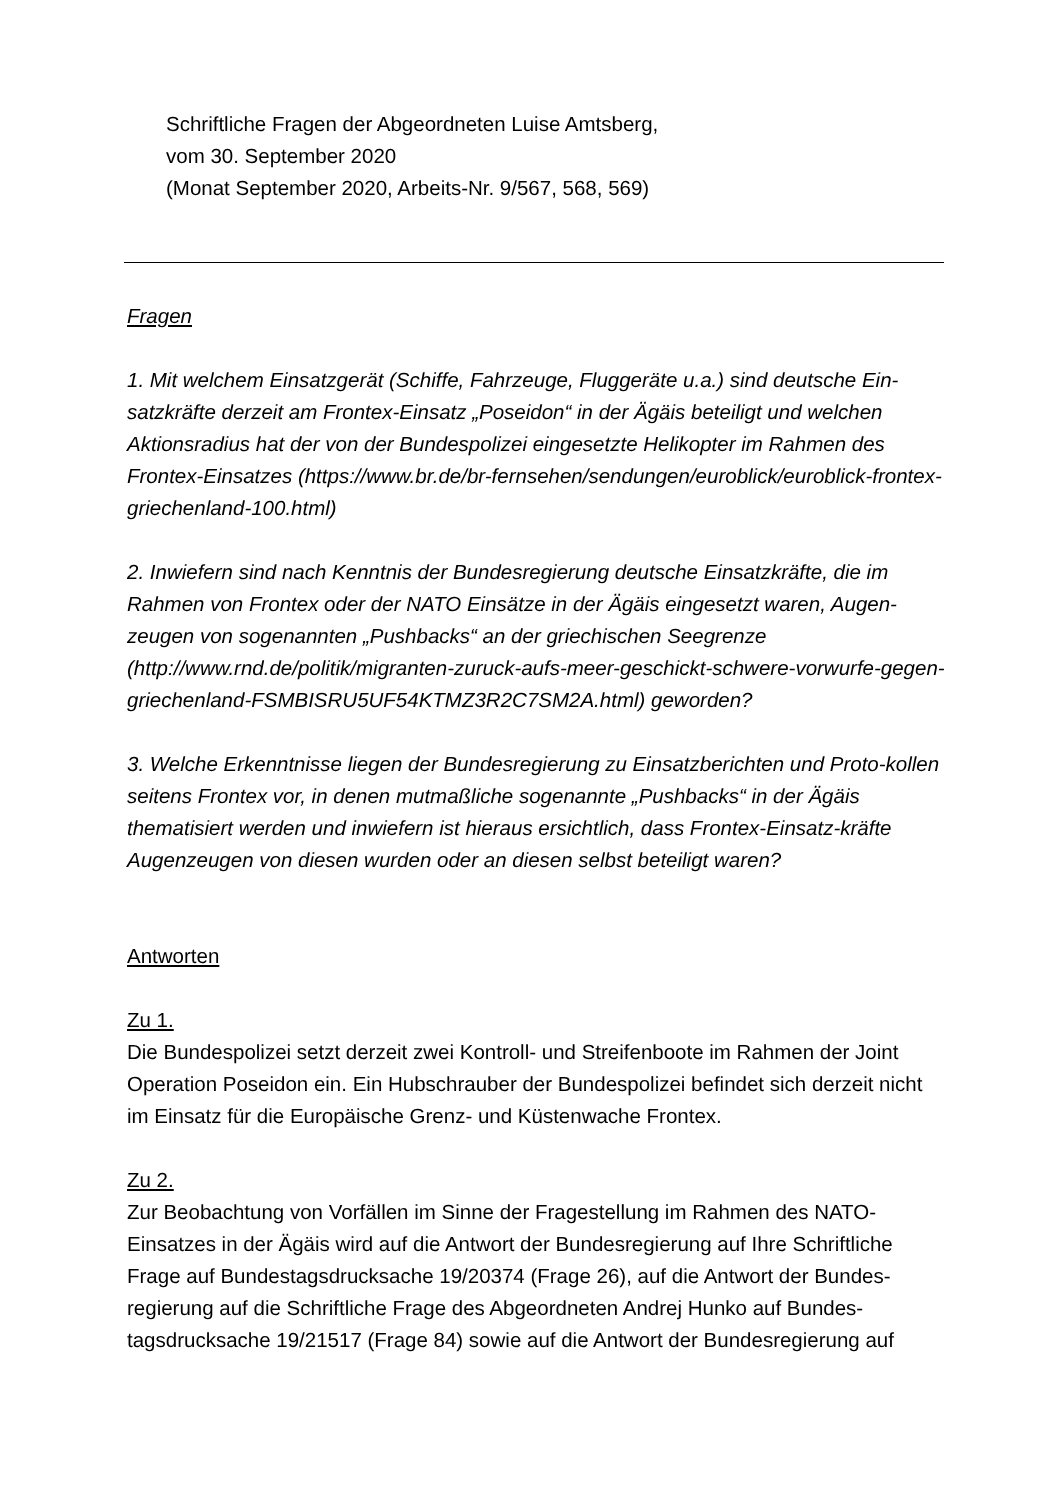Schriftliche Fragen der Abgeordneten Luise Amtsberg,
vom 30. September 2020
(Monat September 2020, Arbeits-Nr. 9/567, 568, 569)
Fragen
1. Mit welchem Einsatzgerät (Schiffe, Fahrzeuge, Fluggeräte u.a.) sind deutsche Ein-satzkräfte derzeit am Frontex-Einsatz „Poseidon“ in der Ägäis beteiligt und welchen Aktionsradius hat der von der Bundespolizei eingesetzte Helikopter im Rahmen des Frontex-Einsatzes (https://www.br.de/br-fernsehen/sendungen/euroblick/euroblick-frontex-griechenland-100.html)
2. Inwiefern sind nach Kenntnis der Bundesregierung deutsche Einsatzkräfte, die im Rahmen von Frontex oder der NATO Einsätze in der Ägäis eingesetzt waren, Augen-zeugen von sogenannten „Pushbacks“ an der griechischen Seegrenze (http://www.rnd.de/politik/migranten-zuruck-aufs-meer-geschickt-schwere-vorwurfe-gegen-griechenland-FSMBISRU5UF54KTMZ3R2C7SM2A.html) geworden?
3. Welche Erkenntnisse liegen der Bundesregierung zu Einsatzberichten und Proto-kollen seitens Frontex vor, in denen mutmaßliche sogenannte „Pushbacks“ in der Ägäis thematisiert werden und inwiefern ist hieraus ersichtlich, dass Frontex-Einsatz-kräfte Augenzeugen von diesen wurden oder an diesen selbst beteiligt waren?
Antworten
Zu 1.
Die Bundespolizei setzt derzeit zwei Kontroll- und Streifenboote im Rahmen der Joint Operation Poseidon ein. Ein Hubschrauber der Bundespolizei befindet sich derzeit nicht im Einsatz für die Europäische Grenz- und Küstenwache Frontex.
Zu 2.
Zur Beobachtung von Vorfällen im Sinne der Fragestellung im Rahmen des NATO-Einsatzes in der Ägäis wird auf die Antwort der Bundesregierung auf Ihre Schriftliche Frage auf Bundestagsdrucksache 19/20374 (Frage 26), auf die Antwort der Bundes-regierung auf die Schriftliche Frage des Abgeordneten Andrej Hunko auf Bundes-tagsdrucksache 19/21517 (Frage 84) sowie auf die Antwort der Bundesregierung auf